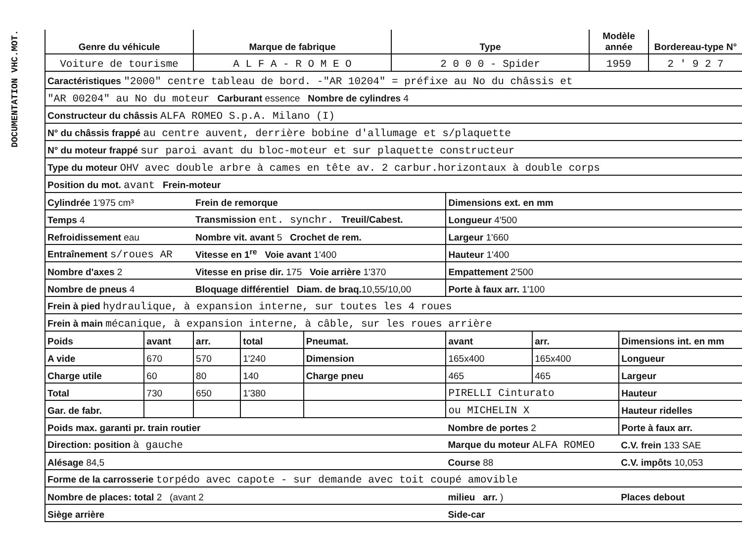DOCUMENTATION VHC.MOT.
| Genre du véhicule | Marque de fabrique | Type | Modèle année | Bordereau-type N° |
| --- | --- | --- | --- | --- |
| Voiture de tourisme | A L F A - R O M E O | 2 0 0 0 - Spider | 1959 | 2 ' 9 2 7 |
| Caractéristiques "2000" centre tableau de bord. -"AR 10204" = préfixe au No du châssis et | | | | | | | |
| "AR 00204" au No du moteur Carburant essence Nombre de cylindres 4 | | | | | | | |
| Constructeur du châssis ALFA ROMEO S.p.A. Milano (I) | | | | | | | |
| N° du châssis frappé au centre auvent, derrière bobine d'allumage et s/plaquette | | | | | | | |
| N° du moteur frappé sur paroi avant du bloc-moteur et sur plaquette constructeur | | | | | | | |
| Type du moteur OHV avec double arbre à cames en tête av. 2 carbur.horizontaux à double corps | | | | | | | |
| Position du mot. avant Frein-moteur | | | | | | | |
| Cylindrée 1'975 cm³ | | Frein de remorque | | | Dimensions ext. en mm | | |
| Temps 4 | | Transmission ent. synchr. Treuil/Cabest. | | | Longueur 4'500 | | |
| Refroidissement eau | | Nombre vit. avant 5 Crochet de rem. | | | Largeur 1'660 | | |
| Entraînement s/roues AR | | Vitesse en 1<sup>re</sup> Voie avant 1'400 | | | Hauteur 1'400 | | |
| Nombre d'axes 2 | | Vitesse en prise dir. 175 Voie arrière 1'370 | | | Empattement 2'500 | | |
| Nombre de pneus 4 | | Bloquage différentiel Diam. de braq. 10,55/10,00 | | | Porte à faux arr. 1'100 | | |
| Frein à pied hydraulique, à expansion interne, sur toutes les 4 roues | | | | | | | |
| Frein à main mécanique, à expansion interne, à câble, sur les roues arrière | | | | | | | |
| Poids | avant | arr. | total | Pneumat. | avant | arr. | Dimensions int. en mm |
| A vide | 670 | 570 | 1'240 | Dimension | 165x400 | 165x400 | Longueur |
| Charge utile | 60 | 80 | 140 | Charge pneu | 465 | 465 | Largeur |
| Total | 730 | 650 | 1'380 | | PIRELLI Cinturato | | Hauteur |
| Gar. de fabr. | | | | | ou MICHELIN X | | Hauteur ridelles |
| Poids max. garanti pr. train routier | | | | | Nombre de portes 2 | | Porte à faux arr. |
| Direction: position à gauche | | | | | Marque du moteur ALFA ROMEO | | C.V. frein 133 SAE |
| Alésage 84,5 | | | | | Course 88 | | C.V. impôts 10,053 |
| Forme de la carrosserie torpédo avec capote - sur demande avec toit coupé amovible | | | | | | | |
| Nombre de places: total 2 (avant 2 | | | | | milieu arr. ) | | Places debout |
| Siège arrière | | | | | Side-car | | |